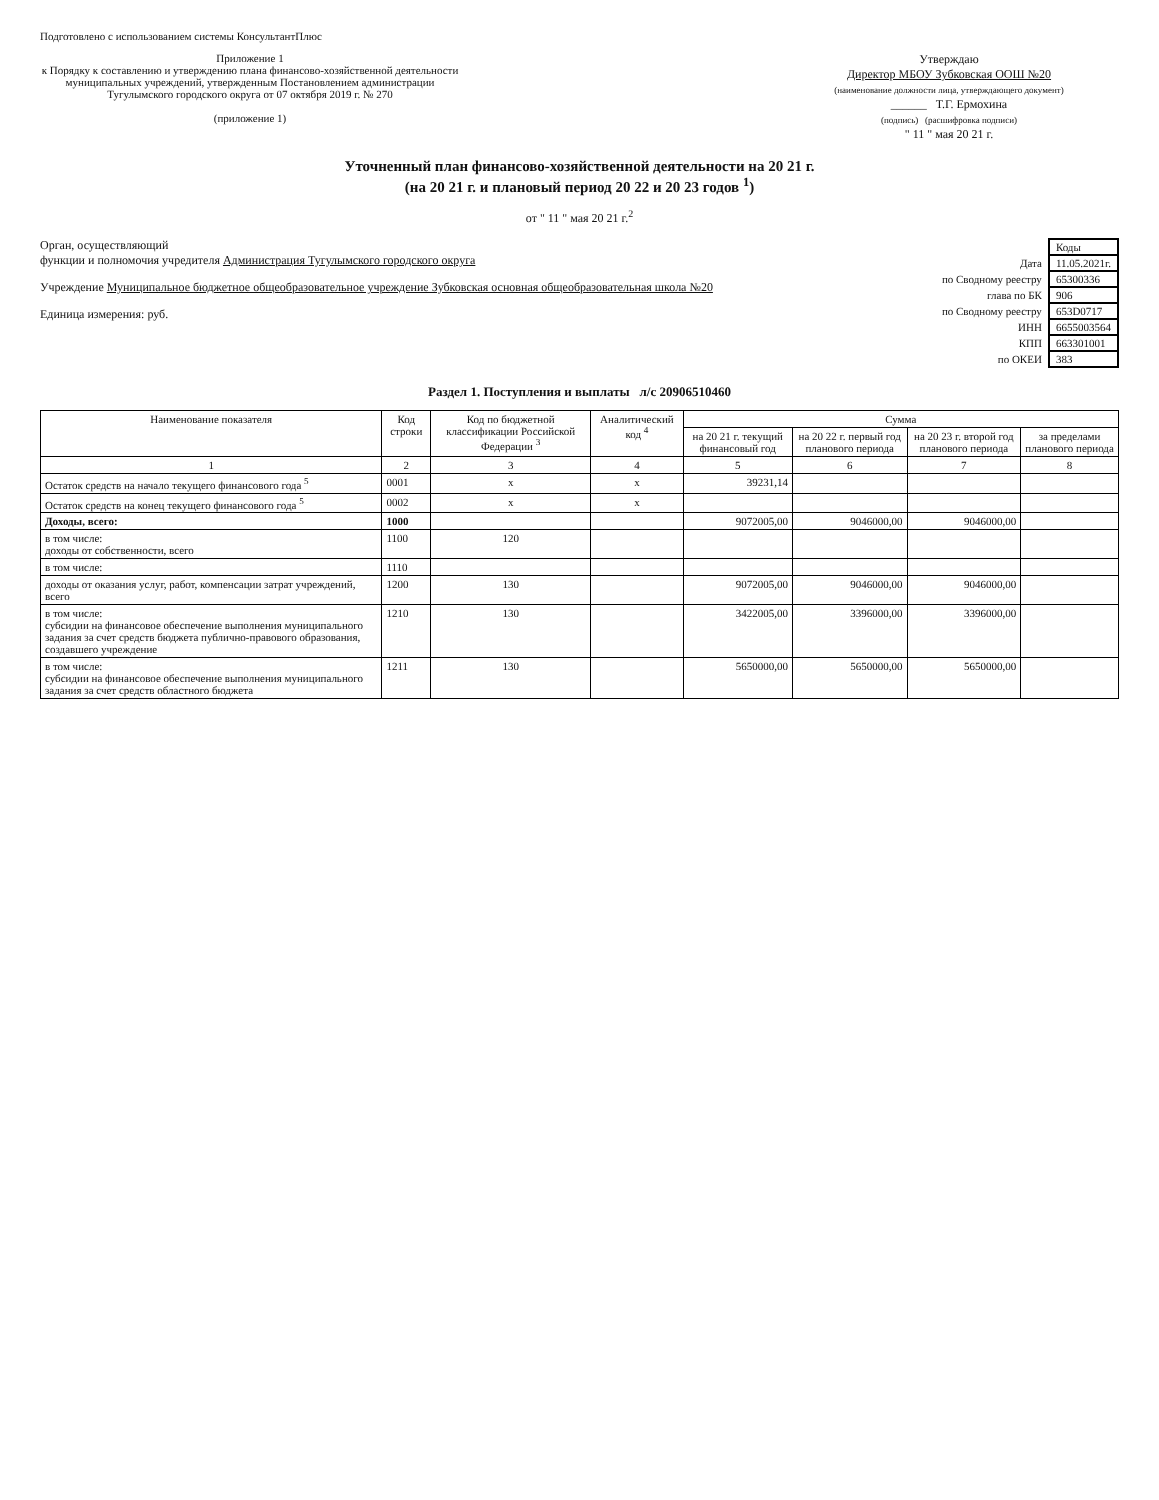Подготовлено с использованием системы КонсультантПлюс
Приложение 1
к Порядку к составлению и утверждению плана финансово-хозяйственной деятельности муниципальных учреждений, утвержденным Постановлением администрации Тугулымского городского округа от 07 октября 2019 г. № 270
(приложение 1)
Утверждаю
Директор МБОУ Зубковская ООШ №20
(наименование должности лица, утверждающего документ)
______ Т.Г. Ермохина
(подпись) (расшифровка подписи)
" 11 " мая 20 21 г.
Уточненный план финансово-хозяйственной деятельности на 20 21 г.
(на 20 21 г. и плановый период 20 22 и 20 23 годов <sup>1</sup>)
от " 11 " мая 20 21 г.<sup>2</sup>
| | Коды |
| Дата | 11.05.2021г. |
| по Сводному реестру | 65300336 |
| глава по БК | 906 |
| по Сводному реестру | 653D0717 |
| ИНН | 6655003564 |
| КПП | 663301001 |
| по ОКЕИ | 383 |
Орган, осуществляющий
функции и полномочия учредителя Администрация Тугулымского городского округа
Учреждение Муниципальное бюджетное общеобразовательное учреждение Зубковская основная общеобразовательная школа №20
Единица измерения: руб.
Раздел 1. Поступления и выплаты л/с 20906510460
| Наименование показателя | Код строки | Код по бюджетной классификации Российской Федерации <sup>3</sup> | Аналитический код <sup>4</sup> | Сумма | | | |
| --- | --- | --- | --- | --- | --- | --- | --- |
| | | | | на 20 21 г. текущий финансовый год | на 20 22 г. первый год планового периода | на 20 23 г. второй год планового периода | за пределами планового периода |
| 1 | 2 | 3 | 4 | 5 | 6 | 7 | 8 |
| Остаток средств на начало текущего финансового года <sup>5</sup> | 0001 | x | x | 39231,14 | | | |
| Остаток средств на конец текущего финансового года <sup>5</sup> | 0002 | x | x | | | | |
| Доходы, всего: | 1000 | | | 9072005,00 | 9046000,00 | 9046000,00 | |
| в том числе: доходы от собственности, всего | 1100 | 120 | | | | | |
| в том числе: | 1110 | | | | | | |
| доходы от оказания услуг, работ, компенсации затрат учреждений, всего | 1200 | 130 | | 9072005,00 | 9046000,00 | 9046000,00 | |
| в том числе: субсидии на финансовое обеспечение выполнения муниципального задания за счет средств бюджета публично-правового образования, создавшего учреждение | 1210 | 130 | | 3422005,00 | 3396000,00 | 3396000,00 | |
| в том числе: субсидии на финансовое обеспечение выполнения муниципального задания за счет средств областного бюджета | 1211 | 130 | | 5650000,00 | 5650000,00 | 5650000,00 | |